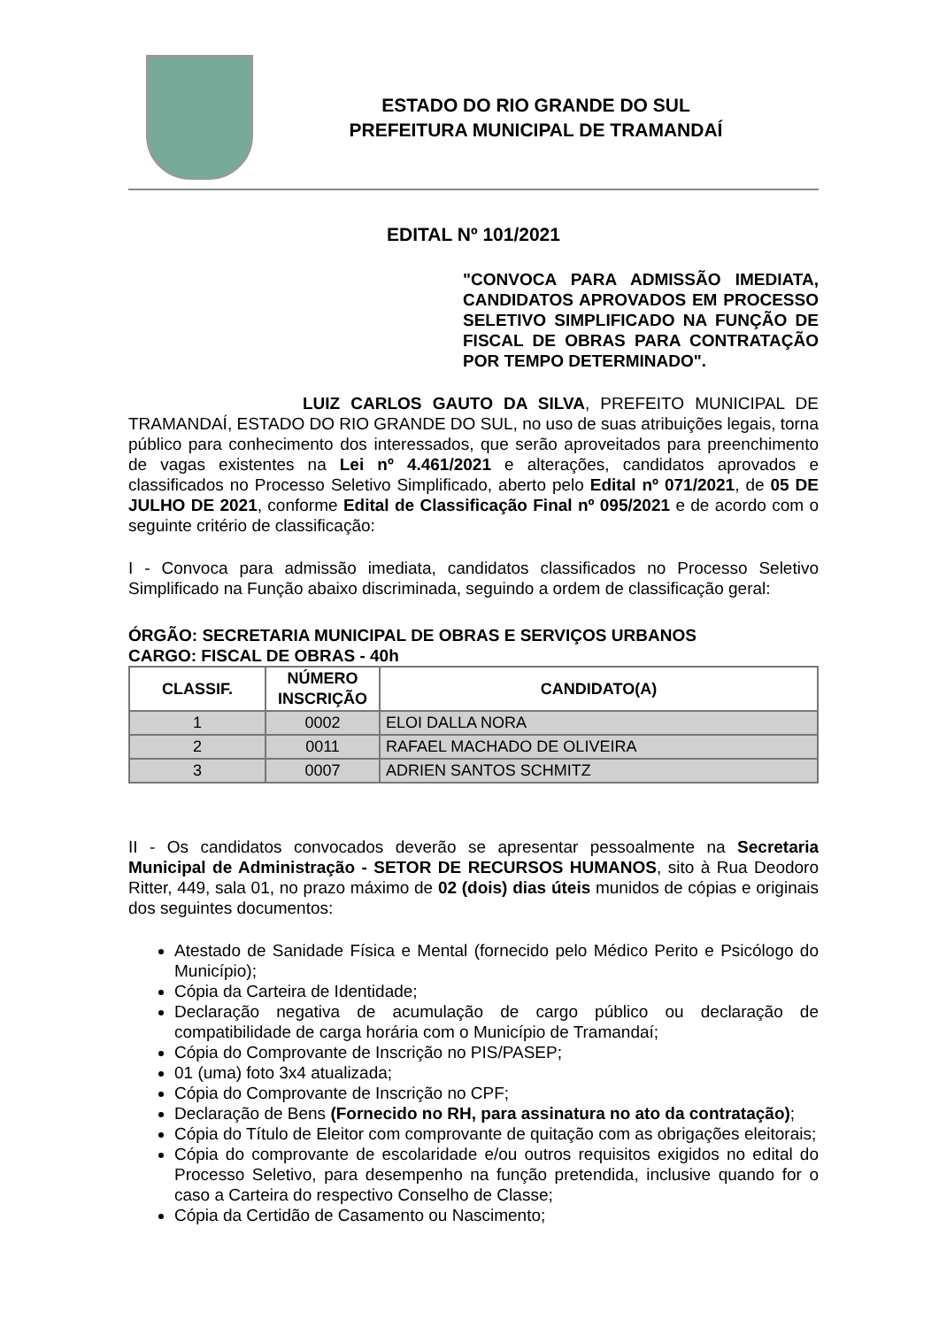ESTADO DO RIO GRANDE DO SUL
PREFEITURA MUNICIPAL DE TRAMANDAÍ
EDITAL Nº 101/2021
"CONVOCA PARA ADMISSÃO IMEDIATA, CANDIDATOS APROVADOS EM PROCESSO SELETIVO SIMPLIFICADO NA FUNÇÃO DE FISCAL DE OBRAS PARA CONTRATAÇÃO POR TEMPO DETERMINADO".
LUIZ CARLOS GAUTO DA SILVA, PREFEITO MUNICIPAL DE TRAMANDAÍ, ESTADO DO RIO GRANDE DO SUL, no uso de suas atribuições legais, torna público para conhecimento dos interessados, que serão aproveitados para preenchimento de vagas existentes na Lei nº 4.461/2021 e alterações, candidatos aprovados e classificados no Processo Seletivo Simplificado, aberto pelo Edital nº 071/2021, de 05 DE JULHO DE 2021, conforme Edital de Classificação Final nº 095/2021 e de acordo com o seguinte critério de classificação:
I - Convoca para admissão imediata, candidatos classificados no Processo Seletivo Simplificado na Função abaixo discriminada, seguindo a ordem de classificação geral:
ÓRGÃO: SECRETARIA MUNICIPAL DE OBRAS E SERVIÇOS URBANOS
CARGO: FISCAL DE OBRAS - 40h
| CLASSIF. | NÚMERO INSCRIÇÃO | CANDIDATO(A) |
| --- | --- | --- |
| 1 | 0002 | ELOI DALLA NORA |
| 2 | 0011 | RAFAEL MACHADO DE OLIVEIRA |
| 3 | 0007 | ADRIEN SANTOS SCHMITZ |
II - Os candidatos convocados deverão se apresentar pessoalmente na Secretaria Municipal de Administração - SETOR DE RECURSOS HUMANOS, sito à Rua Deodoro Ritter, 449, sala 01, no prazo máximo de 02 (dois) dias úteis munidos de cópias e originais dos seguintes documentos:
Atestado de Sanidade Física e Mental (fornecido pelo Médico Perito e Psicólogo do Município);
Cópia da Carteira de Identidade;
Declaração negativa de acumulação de cargo público ou declaração de compatibilidade de carga horária com o Município de Tramandaí;
Cópia do Comprovante de Inscrição no PIS/PASEP;
01 (uma) foto 3x4 atualizada;
Cópia do Comprovante de Inscrição no CPF;
Declaração de Bens (Fornecido no RH, para assinatura no ato da contratação);
Cópia do Título de Eleitor com comprovante de quitação com as obrigações eleitorais;
Cópia do comprovante de escolaridade e/ou outros requisitos exigidos no edital do Processo Seletivo, para desempenho na função pretendida, inclusive quando for o caso a Carteira do respectivo Conselho de Classe;
Cópia da Certidão de Casamento ou Nascimento;